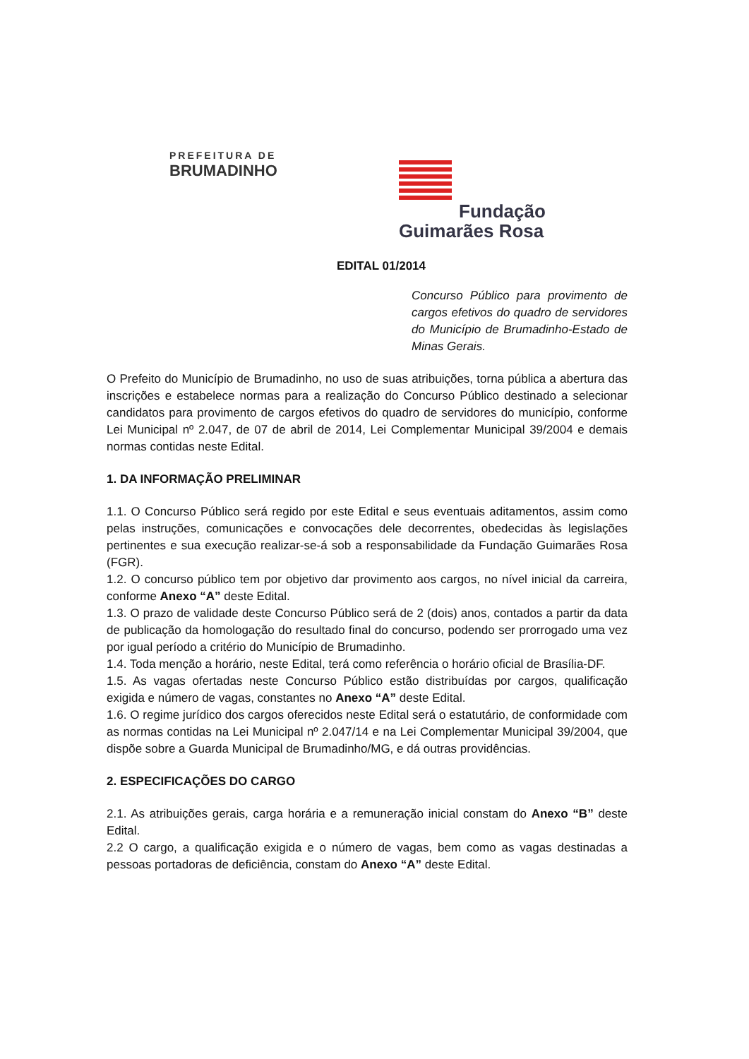PREFEITURA DE
BRUMADINHO
Fundação
Guimarães Rosa
EDITAL 01/2014
Concurso Público para provimento de cargos efetivos do quadro de servidores do Município de Brumadinho-Estado de Minas Gerais.
O Prefeito do Município de Brumadinho, no uso de suas atribuições, torna pública a abertura das inscrições e estabelece normas para a realização do Concurso Público destinado a selecionar candidatos para provimento de cargos efetivos do quadro de servidores do município, conforme Lei Municipal nº 2.047, de 07 de abril de 2014, Lei Complementar Municipal 39/2004 e demais normas contidas neste Edital.
1. DA INFORMAÇÃO PRELIMINAR
1.1. O Concurso Público será regido por este Edital e seus eventuais aditamentos, assim como pelas instruções, comunicações e convocações dele decorrentes, obedecidas às legislações pertinentes e sua execução realizar-se-á sob a responsabilidade da Fundação Guimarães Rosa (FGR).
1.2. O concurso público tem por objetivo dar provimento aos cargos, no nível inicial da carreira, conforme Anexo “A” deste Edital.
1.3. O prazo de validade deste Concurso Público será de 2 (dois) anos, contados a partir da data de publicação da homologação do resultado final do concurso, podendo ser prorrogado uma vez por igual período a critério do Município de Brumadinho.
1.4. Toda menção a horário, neste Edital, terá como referência o horário oficial de Brasília-DF.
1.5. As vagas ofertadas neste Concurso Público estão distribuídas por cargos, qualificação exigida e número de vagas, constantes no Anexo “A” deste Edital.
1.6. O regime jurídico dos cargos oferecidos neste Edital será o estatutário, de conformidade com as normas contidas na Lei Municipal nº 2.047/14 e na Lei Complementar Municipal 39/2004, que dispõe sobre a Guarda Municipal de Brumadinho/MG, e dá outras providências.
2. ESPECIFICAÇÕES DO CARGO
2.1. As atribuições gerais, carga horária e a remuneração inicial constam do Anexo “B” deste Edital.
2.2 O cargo, a qualificação exigida e o número de vagas, bem como as vagas destinadas a pessoas portadoras de deficiência, constam do Anexo “A” deste Edital.